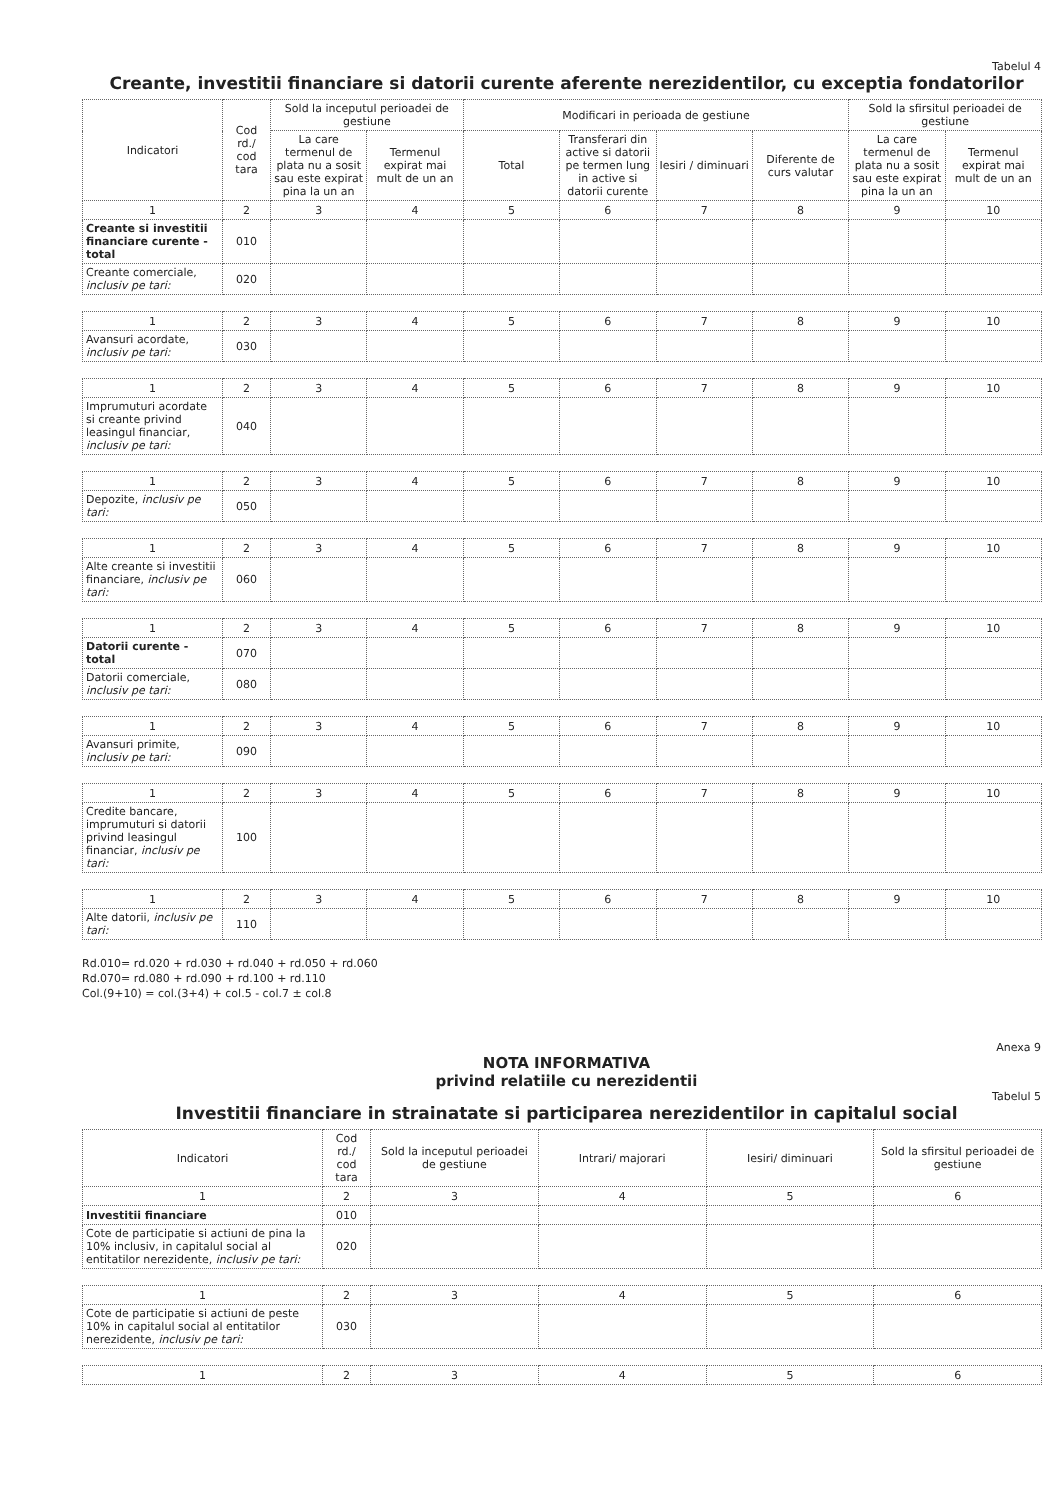Tabelul 4
Creante, investitii financiare si datorii curente aferente nerezidentilor, cu exceptia fondatorilor
| Indicatori | Cod rd./ cod tara | Sold la inceputul perioadei de gestiune | | Modificari in perioada de gestiune | | | | Sold la sfirsitul perioadei de gestiune | |
| --- | --- | --- | --- | --- | --- | --- | --- | --- | --- |
| | | La care termenul de plata nu a sosit sau este expirat pina la un an | Termenul expirat mai mult de un an | Total | Transferari din active si datorii pe termen lung in active si datorii curente | Iesiri / diminuari | Diferente de curs valutar | La care termenul de plata nu a sosit sau este expirat pina la un an | Termenul expirat mai mult de un an |
| 1 | 2 | 3 | 4 | 5 | 6 | 7 | 8 | 9 | 10 |
| Creante si investitii financiare curente - total | 010 | | | | | | | | |
| Creante comerciale, inclusiv pe tari: | 020 | | | | | | | | |
| 1 | 2 | 3 | 4 | 5 | 6 | 7 | 8 | 9 | 10 |
| Avansuri acordate, inclusiv pe tari: | 030 | | | | | | | | |
| 1 | 2 | 3 | 4 | 5 | 6 | 7 | 8 | 9 | 10 |
| Imprumuturi acordate si creante privind leasingul financiar, inclusiv pe tari: | 040 | | | | | | | | |
| 1 | 2 | 3 | 4 | 5 | 6 | 7 | 8 | 9 | 10 |
| Depozite, inclusiv pe tari: | 050 | | | | | | | | |
| 1 | 2 | 3 | 4 | 5 | 6 | 7 | 8 | 9 | 10 |
| Alte creante si investitii financiare, inclusiv pe tari: | 060 | | | | | | | | |
| 1 | 2 | 3 | 4 | 5 | 6 | 7 | 8 | 9 | 10 |
| Datorii curente - total | 070 | | | | | | | | |
| Datorii comerciale, inclusiv pe tari: | 080 | | | | | | | | |
| 1 | 2 | 3 | 4 | 5 | 6 | 7 | 8 | 9 | 10 |
| Avansuri primite, inclusiv pe tari: | 090 | | | | | | | | |
| 1 | 2 | 3 | 4 | 5 | 6 | 7 | 8 | 9 | 10 |
| Credite bancare, imprumuturi si datorii privind leasingul financiar, inclusiv pe tari: | 100 | | | | | | | | |
| 1 | 2 | 3 | 4 | 5 | 6 | 7 | 8 | 9 | 10 |
| Alte datorii, inclusiv pe tari: | 110 | | | | | | | | |
Rd.010= rd.020 + rd.030 + rd.040 + rd.050 + rd.060
Rd.070= rd.080 + rd.090 + rd.100 + rd.110
Col.(9+10) = col.(3+4) + col.5 - col.7 ± col.8
Anexa 9
NOTA INFORMATIVA
privind relatiile cu nerezidentii
Tabelul 5
Investitii financiare in strainatate si participarea nerezidentilor in capitalul social
| Indicatori | Cod rd./ cod tara | Sold la inceputul perioadei de gestiune | Intrari/ majorari | Iesiri/ diminuari | Sold la sfirsitul perioadei de gestiune |
| --- | --- | --- | --- | --- | --- |
| 1 | 2 | 3 | 4 | 5 | 6 |
| Investitii financiare | 010 | | | | |
| Cote de participatie si actiuni de pina la 10% inclusiv, in capitalul social al entitatilor nerezidente, inclusiv pe tari: | 020 | | | | |
| 1 | 2 | 3 | 4 | 5 | 6 |
| Cote de participatie si actiuni de peste 10% in capitalul social al entitatilor nerezidente, inclusiv pe tari: | 030 | | | | |
| 1 | 2 | 3 | 4 | 5 | 6 |